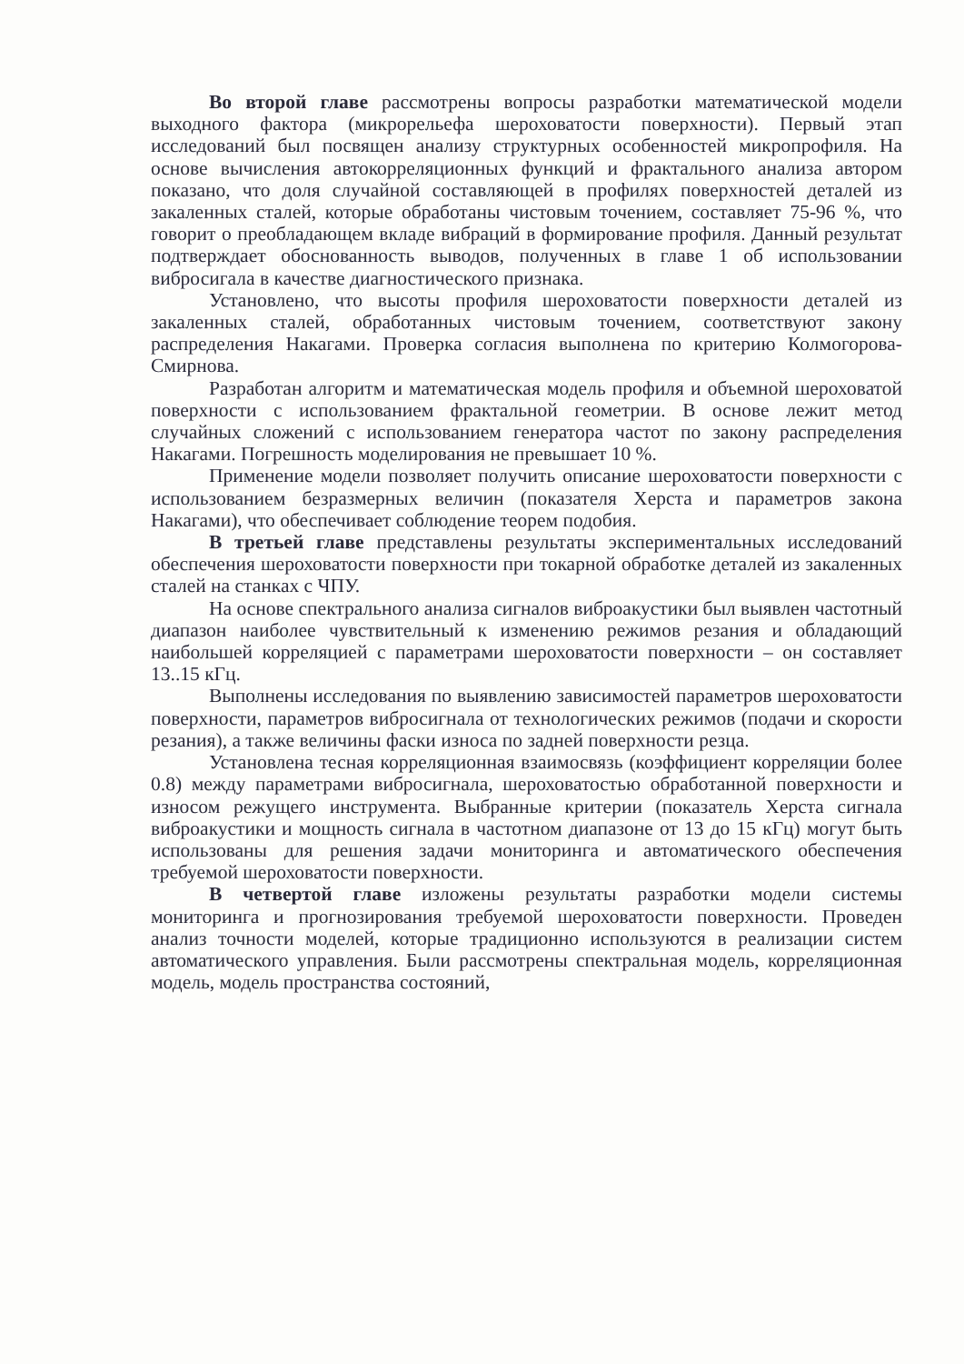Во второй главе рассмотрены вопросы разработки математической модели выходного фактора (микрорельефа шероховатости поверхности). Первый этап исследований был посвящен анализу структурных особенностей микропрофиля. На основе вычисления автокорреляционных функций и фрактального анализа автором показано, что доля случайной составляющей в профилях поверхностей деталей из закаленных сталей, которые обработаны чистовым точением, составляет 75-96 %, что говорит о преобладающем вкладе вибраций в формирование профиля. Данный результат подтверждает обоснованность выводов, полученных в главе 1 об использовании вибросигала в качестве диагностического признака.
Установлено, что высоты профиля шероховатости поверхности деталей из закаленных сталей, обработанных чистовым точением, соответствуют закону распределения Накагами. Проверка согласия выполнена по критерию Колмогорова-Смирнова.
Разработан алгоритм и математическая модель профиля и объемной шероховатой поверхности с использованием фрактальной геометрии. В основе лежит метод случайных сложений с использованием генератора частот по закону распределения Накагами. Погрешность моделирования не превышает 10 %.
Применение модели позволяет получить описание шероховатости поверхности с использованием безразмерных величин (показателя Херста и параметров закона Накагами), что обеспечивает соблюдение теорем подобия.
В третьей главе представлены результаты экспериментальных исследований обеспечения шероховатости поверхности при токарной обработке деталей из закаленных сталей на станках с ЧПУ.
На основе спектрального анализа сигналов виброакустики был выявлен частотный диапазон наиболее чувствительный к изменению режимов резания и обладающий наибольшей корреляцией с параметрами шероховатости поверхности – он составляет 13..15 кГц.
Выполнены исследования по выявлению зависимостей параметров шероховатости поверхности, параметров вибросигнала от технологических режимов (подачи и скорости резания), а также величины фаски износа по задней поверхности резца.
Установлена тесная корреляционная взаимосвязь (коэффициент корреляции более 0.8) между параметрами вибросигнала, шероховатостью обработанной поверхности и износом режущего инструмента. Выбранные критерии (показатель Херста сигнала виброакустики и мощность сигнала в частотном диапазоне от 13 до 15 кГц) могут быть использованы для решения задачи мониторинга и автоматического обеспечения требуемой шероховатости поверхности.
В четвертой главе изложены результаты разработки модели системы мониторинга и прогнозирования требуемой шероховатости поверхности. Проведен анализ точности моделей, которые традиционно используются в реализации систем автоматического управления. Были рассмотрены спектральная модель, корреляционная модель, модель пространства состояний,